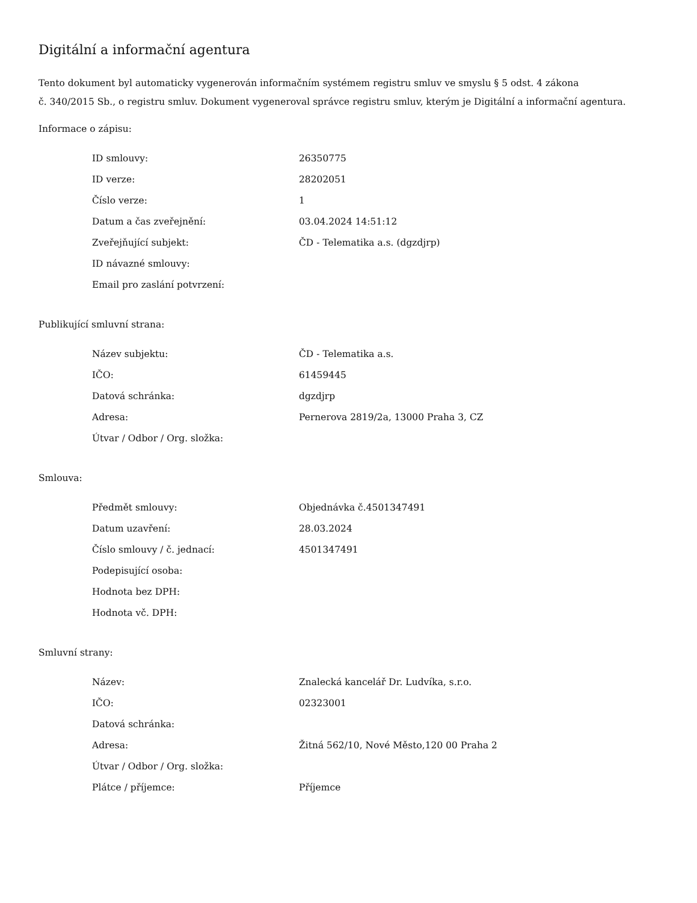Digitální a informační agentura
Tento dokument byl automaticky vygenerován informačním systémem registru smluv ve smyslu § 5 odst. 4 zákona
č. 340/2015 Sb., o registru smluv. Dokument vygeneroval správce registru smluv, kterým je Digitální a informační agentura.
Informace o zápisu:
| ID smlouvy: | 26350775 |
| ID verze: | 28202051 |
| Číslo verze: | 1 |
| Datum a čas zveřejnění: | 03.04.2024 14:51:12 |
| Zveřejňující subjekt: | ČD - Telematika a.s. (dgzdjrp) |
| ID návazné smlouvy: | |
| Email pro zaslání potvrzení: | |
Publikující smluvní strana:
| Název subjektu: | ČD - Telematika a.s. |
| IČO: | 61459445 |
| Datová schránka: | dgzdjrp |
| Adresa: | Pernerova 2819/2a, 13000 Praha 3, CZ |
| Útvar / Odbor / Org. složka: | |
Smlouva:
| Předmět smlouvy: | Objednávka č.4501347491 |
| Datum uzavření: | 28.03.2024 |
| Číslo smlouvy / č. jednací: | 4501347491 |
| Podepisující osoba: | |
| Hodnota bez DPH: | |
| Hodnota vč. DPH: | |
Smluvní strany:
| Název: | Znalecká kancelář Dr. Ludvíka, s.r.o. |
| IČO: | 02323001 |
| Datová schránka: | |
| Adresa: | Žitná 562/10, Nové Město,120 00 Praha 2 |
| Útvar / Odbor / Org. složka: | |
| Plátce / příjemce: | Příjemce |